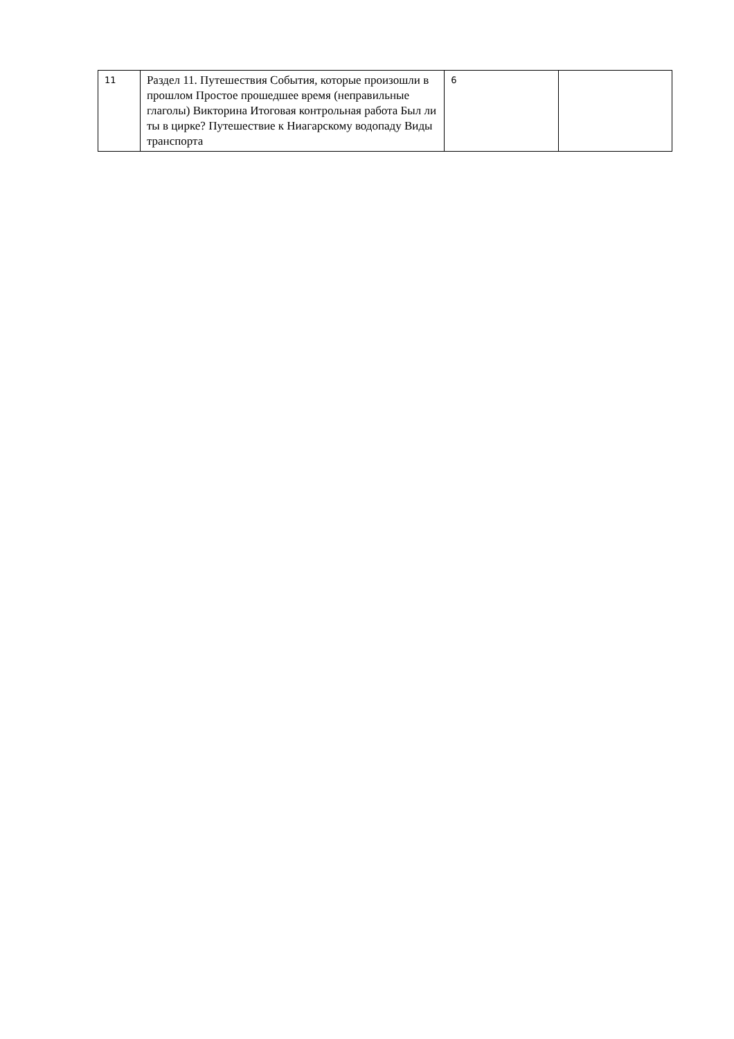| 11 | Раздел 11. Путешествия События, которые произошли в прошлом Простое прошедшее время (неправильные глаголы) Викторина Итоговая контрольная работа Был ли ты в цирке? Путешествие к Ниагарскому водопаду Виды транспорта | 6 | |